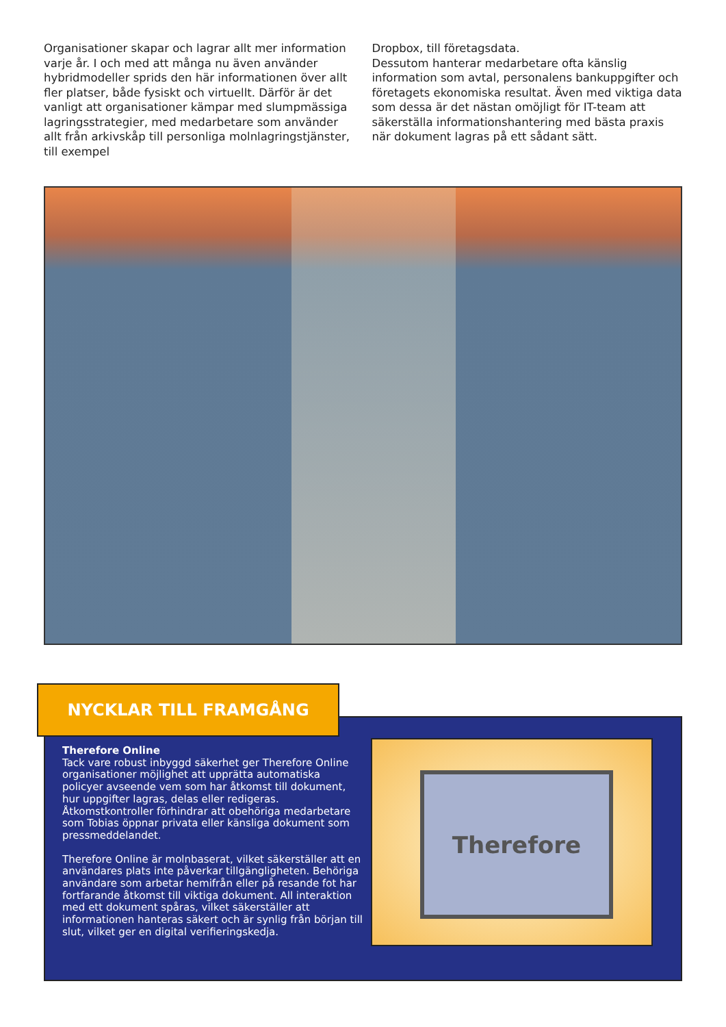Organisationer skapar och lagrar allt mer information varje år. I och med att många nu även använder hybridmodeller sprids den här informationen över allt fler platser, både fysiskt och virtuellt. Därför är det vanligt att organisationer kämpar med slumpmässiga lagringsstrategier, med medarbetare som använder allt från arkivskåp till personliga molnlagringstjänster, till exempel
Dropbox, till företagsdata.
Dessutom hanterar medarbetare ofta känslig information som avtal, personalens bankuppgifter och företagets ekonomiska resultat. Även med viktiga data som dessa är det nästan omöjligt för IT-team att säkerställa informationshantering med bästa praxis när dokument lagras på ett sådant sätt.
NYCKLAR TILL FRAMGÅNG
Therefore Online
Tack vare robust inbyggd säkerhet ger Therefore Online organisationer möjlighet att upprätta automatiska policyer avseende vem som har åtkomst till dokument, hur uppgifter lagras, delas eller redigeras. Åtkomstkontroller förhindrar att obehöriga medarbetare som Tobias öppnar privata eller känsliga dokument som pressmeddelandet.
Therefore Online är molnbaserat, vilket säkerställer att en användares plats inte påverkar tillgängligheten. Behöriga användare som arbetar hemifrån eller på resande fot har fortfarande åtkomst till viktiga dokument. All interaktion med ett dokument spåras, vilket säkerställer att informationen hanteras säkert och är synlig från början till slut, vilket ger en digital verifieringskedja.
Therefore